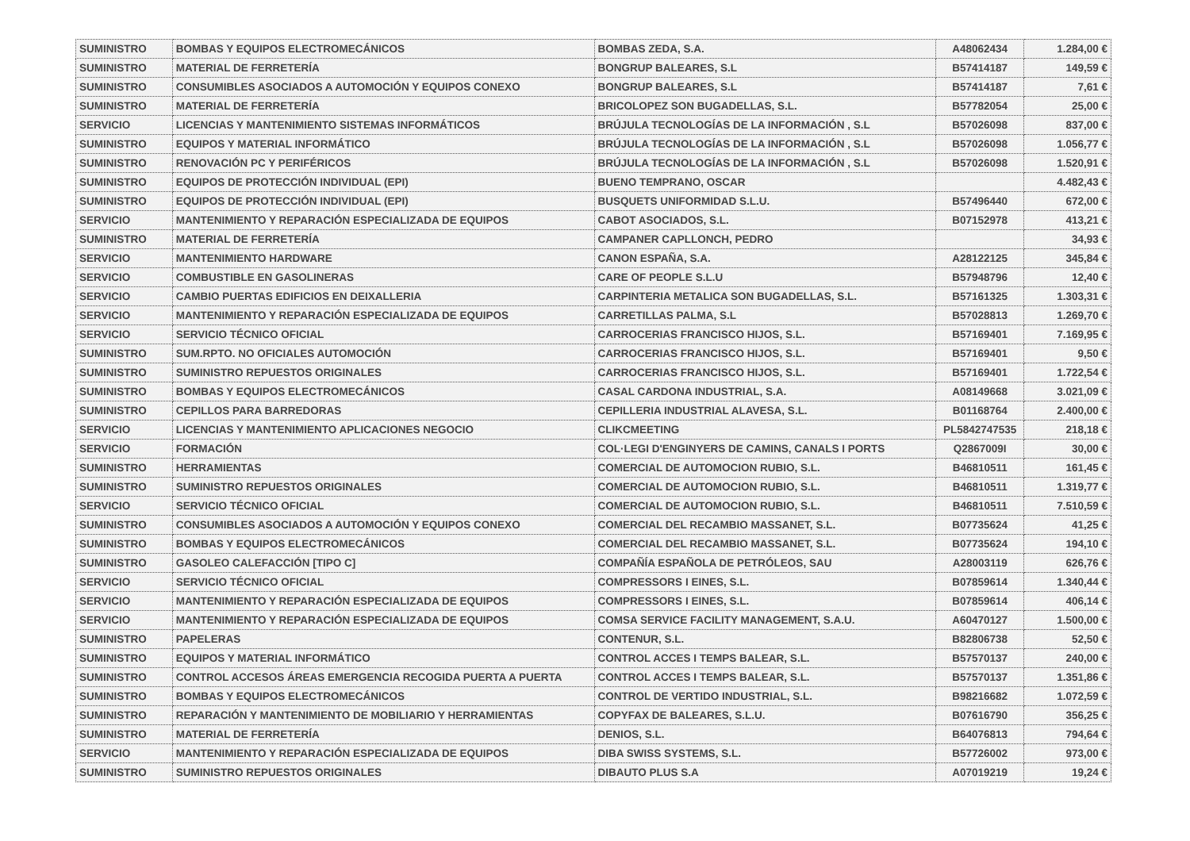| SUMINISTRO | BOMBAS Y EQUIPOS ELECTROMECÁNICOS | BOMBAS ZEDA, S.A. | A48062434 | 1.284,00 € |
| SUMINISTRO | MATERIAL DE FERRETERÍA | BONGRUP BALEARES, S.L | B57414187 | 149,59 € |
| SUMINISTRO | CONSUMIBLES ASOCIADOS A AUTOMOCIÓN Y EQUIPOS CONEXO | BONGRUP BALEARES, S.L | B57414187 | 7,61 € |
| SUMINISTRO | MATERIAL DE FERRETERÍA | BRICOLOPEZ SON BUGADELLAS, S.L. | B57782054 | 25,00 € |
| SERVICIO | LICENCIAS Y MANTENIMIENTO SISTEMAS INFORMÁTICOS | BRÚJULA TECNOLOGÍAS DE LA INFORMACIÓN , S.L | B57026098 | 837,00 € |
| SUMINISTRO | EQUIPOS Y MATERIAL INFORMÁTICO | BRÚJULA TECNOLOGÍAS DE LA INFORMACIÓN , S.L | B57026098 | 1.056,77 € |
| SUMINISTRO | RENOVACIÓN PC Y PERIFÉRICOS | BRÚJULA TECNOLOGÍAS DE LA INFORMACIÓN , S.L | B57026098 | 1.520,91 € |
| SUMINISTRO | EQUIPOS DE PROTECCIÓN INDIVIDUAL (EPI) | BUENO TEMPRANO, OSCAR | | 4.482,43 € |
| SUMINISTRO | EQUIPOS DE PROTECCIÓN INDIVIDUAL (EPI) | BUSQUETS UNIFORMIDAD S.L.U. | B57496440 | 672,00 € |
| SERVICIO | MANTENIMIENTO Y REPARACIÓN ESPECIALIZADA DE EQUIPOS | CABOT ASOCIADOS, S.L. | B07152978 | 413,21 € |
| SUMINISTRO | MATERIAL DE FERRETERÍA | CAMPANER CAPLLONCH, PEDRO | | 34,93 € |
| SERVICIO | MANTENIMIENTO HARDWARE | CANON ESPAÑA, S.A. | A28122125 | 345,84 € |
| SERVICIO | COMBUSTIBLE EN GASOLINERAS | CARE OF PEOPLE S.L.U | B57948796 | 12,40 € |
| SERVICIO | CAMBIO PUERTAS EDIFICIOS EN DEIXALLERIA | CARPINTERIA METALICA SON BUGADELLAS, S.L. | B57161325 | 1.303,31 € |
| SERVICIO | MANTENIMIENTO Y REPARACIÓN ESPECIALIZADA DE EQUIPOS | CARRETILLAS PALMA, S.L | B57028813 | 1.269,70 € |
| SERVICIO | SERVICIO TÉCNICO OFICIAL | CARROCERIAS FRANCISCO HIJOS, S.L. | B57169401 | 7.169,95 € |
| SUMINISTRO | SUM.RPTO. NO OFICIALES AUTOMOCIÓN | CARROCERIAS FRANCISCO HIJOS, S.L. | B57169401 | 9,50 € |
| SUMINISTRO | SUMINISTRO REPUESTOS ORIGINALES | CARROCERIAS FRANCISCO HIJOS, S.L. | B57169401 | 1.722,54 € |
| SUMINISTRO | BOMBAS Y EQUIPOS ELECTROMECÁNICOS | CASAL CARDONA INDUSTRIAL, S.A. | A08149668 | 3.021,09 € |
| SUMINISTRO | CEPILLOS PARA BARREDORAS | CEPILLERIA INDUSTRIAL ALAVESA, S.L. | B01168764 | 2.400,00 € |
| SERVICIO | LICENCIAS Y MANTENIMIENTO APLICACIONES NEGOCIO | CLIKCMEETING | PL5842747535 | 218,18 € |
| SERVICIO | FORMACIÓN | COL·LEGI D'ENGINYERS DE CAMINS, CANALS I PORTS | Q2867009I | 30,00 € |
| SUMINISTRO | HERRAMIENTAS | COMERCIAL DE AUTOMOCION RUBIO, S.L. | B46810511 | 161,45 € |
| SUMINISTRO | SUMINISTRO REPUESTOS ORIGINALES | COMERCIAL DE AUTOMOCION RUBIO, S.L. | B46810511 | 1.319,77 € |
| SERVICIO | SERVICIO TÉCNICO OFICIAL | COMERCIAL DE AUTOMOCION RUBIO, S.L. | B46810511 | 7.510,59 € |
| SUMINISTRO | CONSUMIBLES ASOCIADOS A AUTOMOCIÓN Y EQUIPOS CONEXO | COMERCIAL DEL RECAMBIO MASSANET, S.L. | B07735624 | 41,25 € |
| SUMINISTRO | BOMBAS Y EQUIPOS ELECTROMECÁNICOS | COMERCIAL DEL RECAMBIO MASSANET, S.L. | B07735624 | 194,10 € |
| SUMINISTRO | GASOLEO CALEFACCIÓN [TIPO C] | COMPAÑÍA ESPAÑOLA DE PETRÓLEOS, SAU | A28003119 | 626,76 € |
| SERVICIO | SERVICIO TÉCNICO OFICIAL | COMPRESSORS I EINES, S.L. | B07859614 | 1.340,44 € |
| SERVICIO | MANTENIMIENTO Y REPARACIÓN ESPECIALIZADA DE EQUIPOS | COMPRESSORS I EINES, S.L. | B07859614 | 406,14 € |
| SERVICIO | MANTENIMIENTO Y REPARACIÓN ESPECIALIZADA DE EQUIPOS | COMSA SERVICE FACILITY MANAGEMENT, S.A.U. | A60470127 | 1.500,00 € |
| SUMINISTRO | PAPELERAS | CONTENUR, S.L. | B82806738 | 52,50 € |
| SUMINISTRO | EQUIPOS Y MATERIAL INFORMÁTICO | CONTROL ACCES I TEMPS BALEAR, S.L. | B57570137 | 240,00 € |
| SUMINISTRO | CONTROL ACCESOS ÁREAS EMERGENCIA RECOGIDA PUERTA A PUERTA | CONTROL ACCES I TEMPS BALEAR, S.L. | B57570137 | 1.351,86 € |
| SUMINISTRO | BOMBAS Y EQUIPOS ELECTROMECÁNICOS | CONTROL DE VERTIDO INDUSTRIAL, S.L. | B98216682 | 1.072,59 € |
| SUMINISTRO | REPARACIÓN Y MANTENIMIENTO DE MOBILIARIO Y HERRAMIENTAS | COPYFAX DE BALEARES, S.L.U. | B07616790 | 356,25 € |
| SUMINISTRO | MATERIAL DE FERRETERÍA | DENIOS, S.L. | B64076813 | 794,64 € |
| SERVICIO | MANTENIMIENTO Y REPARACIÓN ESPECIALIZADA DE EQUIPOS | DIBA SWISS SYSTEMS, S.L. | B57726002 | 973,00 € |
| SUMINISTRO | SUMINISTRO REPUESTOS ORIGINALES | DIBAUTO PLUS S.A | A07019219 | 19,24 € |